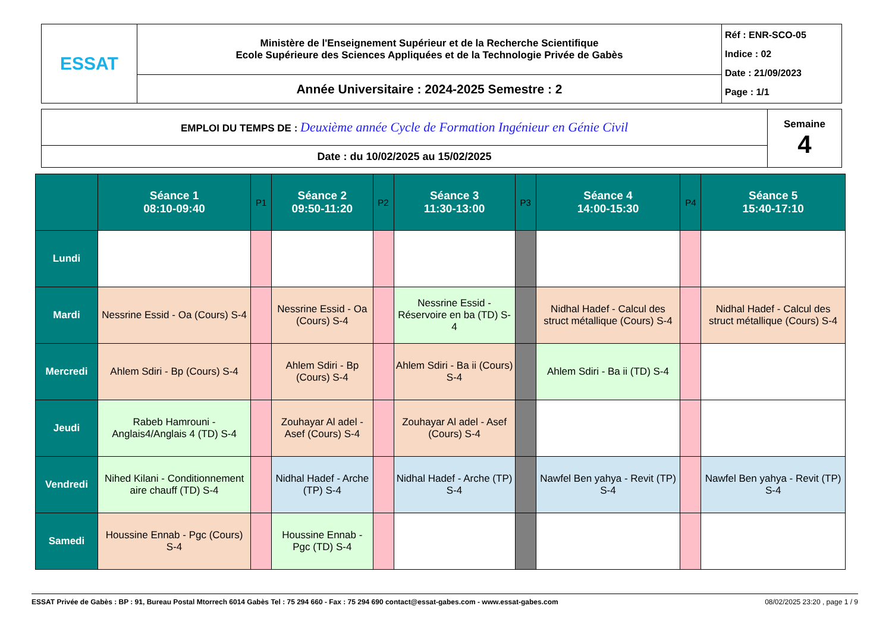| ESSAT | Ministère de l'Enseignement Supérieur et de la Recherche Scientifique Ecole Supérieure des Sciences Appliquées et de la Technologie Privée de Gabès | Réf : ENR-SCO-05 Indice : 02 Date : 21/09/2023 Page : 1/1 |
| | Année Universitaire : 2024-2025 Semestre : 2 | |
| EMPLOI DU TEMPS DE : Deuxième année Cycle de Formation Ingénieur en Génie Civil | Semaine 4 |
| Date : du 10/02/2025 au 15/02/2025 | |
| | Séance 1 08:10-09:40 | P1 | Séance 2 09:50-11:20 | P2 | Séance 3 11:30-13:00 | P3 | Séance 4 14:00-15:30 | P4 | Séance 5 15:40-17:10 |
| --- | --- | --- | --- | --- | --- | --- | --- | --- | --- |
| Lundi | | | | | | | | | |
| Mardi | Nessrine Essid - Oa (Cours) S-4 | | Nessrine Essid - Oa (Cours) S-4 | | Nessrine Essid - Réservoire en ba (TD) S-4 | | Nidhal Hadef - Calcul des struct métallique (Cours) S-4 | | Nidhal Hadef - Calcul des struct métallique (Cours) S-4 |
| Mercredi | Ahlem Sdiri - Bp (Cours) S-4 | | Ahlem Sdiri - Bp (Cours) S-4 | | Ahlem Sdiri - Ba ii (Cours) S-4 | | Ahlem Sdiri - Ba ii (TD) S-4 | | |
| Jeudi | Rabeb Hamrouni - Anglais4/Anglais 4 (TD) S-4 | | Zouhayar Al adel - Asef (Cours) S-4 | | Zouhayar Al adel - Asef (Cours) S-4 | | | | |
| Vendredi | Nihed Kilani - Conditionnement aire chauff (TD) S-4 | | Nidhal Hadef - Arche (TP) S-4 | | Nidhal Hadef - Arche (TP) S-4 | | Nawfel Ben yahya - Revit (TP) S-4 | | Nawfel Ben yahya - Revit (TP) S-4 |
| Samedi | Houssine Ennab - Pgc (Cours) S-4 | | Houssine Ennab - Pgc (TD) S-4 | | | | | | |
ESSAT Privée de Gabès : BP : 91, Bureau Postal Mtorrech 6014 Gabès Tel : 75 294 660 - Fax : 75 294 690 contact@essat-gabes.com - www.essat-gabes.com 08/02/2025 23:20 , page 1 / 9